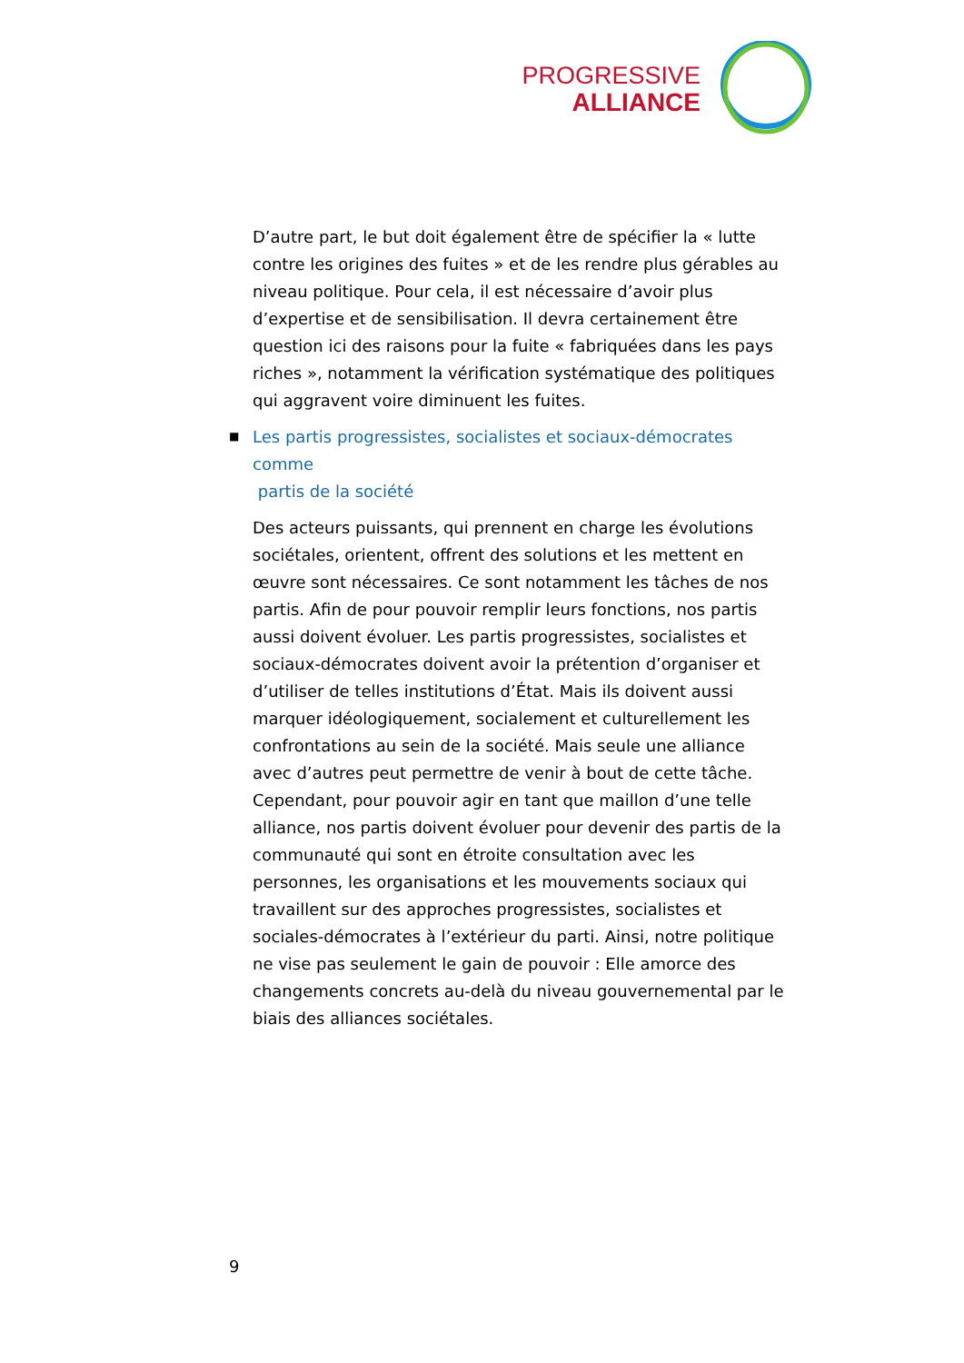PROGRESSIVE
ALLIANCE
D’autre part, le but doit également être de spécifier la « lutte contre les origines des fuites » et de les rendre plus gérables au niveau politique. Pour cela, il est nécessaire d’avoir plus d’expertise et de sensibilisation. Il devra certainement être question ici des raisons pour la fuite « fabriquées dans les pays riches », notamment la vérification systématique des politiques qui aggravent voire diminuent les fuites.
■ Les partis progressistes, socialistes et sociaux-démocrates comme
partis de la société
Des acteurs puissants, qui prennent en charge les évolutions sociétales, orientent, offrent des solutions et les mettent en œuvre sont nécessaires. Ce sont notamment les tâches de nos partis. Afin de pour pouvoir remplir leurs fonctions, nos partis aussi doivent évoluer. Les partis progressistes, socialistes et sociaux-démocrates doivent avoir la prétention d’organiser et d’utiliser de telles institutions d’État. Mais ils doivent aussi marquer idéologiquement, socialement et culturellement les confrontations au sein de la société. Mais seule une alliance avec d’autres peut permettre de venir à bout de cette tâche. Cependant, pour pouvoir agir en tant que maillon d’une telle alliance, nos partis doivent évoluer pour devenir des partis de la communauté qui sont en étroite consultation avec les personnes, les organisations et les mouvements sociaux qui travaillent sur des approches progressistes, socialistes et sociales-démocrates à l’extérieur du parti. Ainsi, notre politique ne vise pas seulement le gain de pouvoir : Elle amorce des changements concrets au-delà du niveau gouvernemental par le biais des alliances sociétales.
9